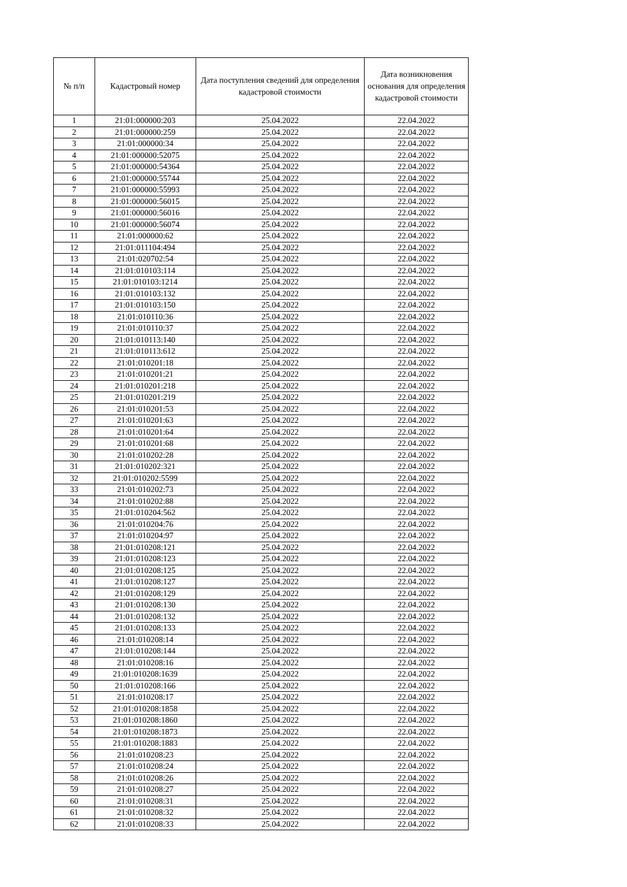| № п/п | Кадастровый номер | Дата поступления сведений для определения кадастровой стоимости | Дата возникновения основания для определения кадастровой стоимости |
| --- | --- | --- | --- |
| 1 | 21:01:000000:203 | 25.04.2022 | 22.04.2022 |
| 2 | 21:01:000000:259 | 25.04.2022 | 22.04.2022 |
| 3 | 21:01:000000:34 | 25.04.2022 | 22.04.2022 |
| 4 | 21:01:000000:52075 | 25.04.2022 | 22.04.2022 |
| 5 | 21:01:000000:54364 | 25.04.2022 | 22.04.2022 |
| 6 | 21:01:000000:55744 | 25.04.2022 | 22.04.2022 |
| 7 | 21:01:000000:55993 | 25.04.2022 | 22.04.2022 |
| 8 | 21:01:000000:56015 | 25.04.2022 | 22.04.2022 |
| 9 | 21:01:000000:56016 | 25.04.2022 | 22.04.2022 |
| 10 | 21:01:000000:56074 | 25.04.2022 | 22.04.2022 |
| 11 | 21:01:000000:62 | 25.04.2022 | 22.04.2022 |
| 12 | 21:01:011104:494 | 25.04.2022 | 22.04.2022 |
| 13 | 21:01:020702:54 | 25.04.2022 | 22.04.2022 |
| 14 | 21:01:010103:114 | 25.04.2022 | 22.04.2022 |
| 15 | 21:01:010103:1214 | 25.04.2022 | 22.04.2022 |
| 16 | 21:01:010103:132 | 25.04.2022 | 22.04.2022 |
| 17 | 21:01:010103:150 | 25.04.2022 | 22.04.2022 |
| 18 | 21:01:010110:36 | 25.04.2022 | 22.04.2022 |
| 19 | 21:01:010110:37 | 25.04.2022 | 22.04.2022 |
| 20 | 21:01:010113:140 | 25.04.2022 | 22.04.2022 |
| 21 | 21:01:010113:612 | 25.04.2022 | 22.04.2022 |
| 22 | 21:01:010201:18 | 25.04.2022 | 22.04.2022 |
| 23 | 21:01:010201:21 | 25.04.2022 | 22.04.2022 |
| 24 | 21:01:010201:218 | 25.04.2022 | 22.04.2022 |
| 25 | 21:01:010201:219 | 25.04.2022 | 22.04.2022 |
| 26 | 21:01:010201:53 | 25.04.2022 | 22.04.2022 |
| 27 | 21:01:010201:63 | 25.04.2022 | 22.04.2022 |
| 28 | 21:01:010201:64 | 25.04.2022 | 22.04.2022 |
| 29 | 21:01:010201:68 | 25.04.2022 | 22.04.2022 |
| 30 | 21:01:010202:28 | 25.04.2022 | 22.04.2022 |
| 31 | 21:01:010202:321 | 25.04.2022 | 22.04.2022 |
| 32 | 21:01:010202:5599 | 25.04.2022 | 22.04.2022 |
| 33 | 21:01:010202:73 | 25.04.2022 | 22.04.2022 |
| 34 | 21:01:010202:88 | 25.04.2022 | 22.04.2022 |
| 35 | 21:01:010204:562 | 25.04.2022 | 22.04.2022 |
| 36 | 21:01:010204:76 | 25.04.2022 | 22.04.2022 |
| 37 | 21:01:010204:97 | 25.04.2022 | 22.04.2022 |
| 38 | 21:01:010208:121 | 25.04.2022 | 22.04.2022 |
| 39 | 21:01:010208:123 | 25.04.2022 | 22.04.2022 |
| 40 | 21:01:010208:125 | 25.04.2022 | 22.04.2022 |
| 41 | 21:01:010208:127 | 25.04.2022 | 22.04.2022 |
| 42 | 21:01:010208:129 | 25.04.2022 | 22.04.2022 |
| 43 | 21:01:010208:130 | 25.04.2022 | 22.04.2022 |
| 44 | 21:01:010208:132 | 25.04.2022 | 22.04.2022 |
| 45 | 21:01:010208:133 | 25.04.2022 | 22.04.2022 |
| 46 | 21:01:010208:14 | 25.04.2022 | 22.04.2022 |
| 47 | 21:01:010208:144 | 25.04.2022 | 22.04.2022 |
| 48 | 21:01:010208:16 | 25.04.2022 | 22.04.2022 |
| 49 | 21:01:010208:1639 | 25.04.2022 | 22.04.2022 |
| 50 | 21:01:010208:166 | 25.04.2022 | 22.04.2022 |
| 51 | 21:01:010208:17 | 25.04.2022 | 22.04.2022 |
| 52 | 21:01:010208:1858 | 25.04.2022 | 22.04.2022 |
| 53 | 21:01:010208:1860 | 25.04.2022 | 22.04.2022 |
| 54 | 21:01:010208:1873 | 25.04.2022 | 22.04.2022 |
| 55 | 21:01:010208:1883 | 25.04.2022 | 22.04.2022 |
| 56 | 21:01:010208:23 | 25.04.2022 | 22.04.2022 |
| 57 | 21:01:010208:24 | 25.04.2022 | 22.04.2022 |
| 58 | 21:01:010208:26 | 25.04.2022 | 22.04.2022 |
| 59 | 21:01:010208:27 | 25.04.2022 | 22.04.2022 |
| 60 | 21:01:010208:31 | 25.04.2022 | 22.04.2022 |
| 61 | 21:01:010208:32 | 25.04.2022 | 22.04.2022 |
| 62 | 21:01:010208:33 | 25.04.2022 | 22.04.2022 |